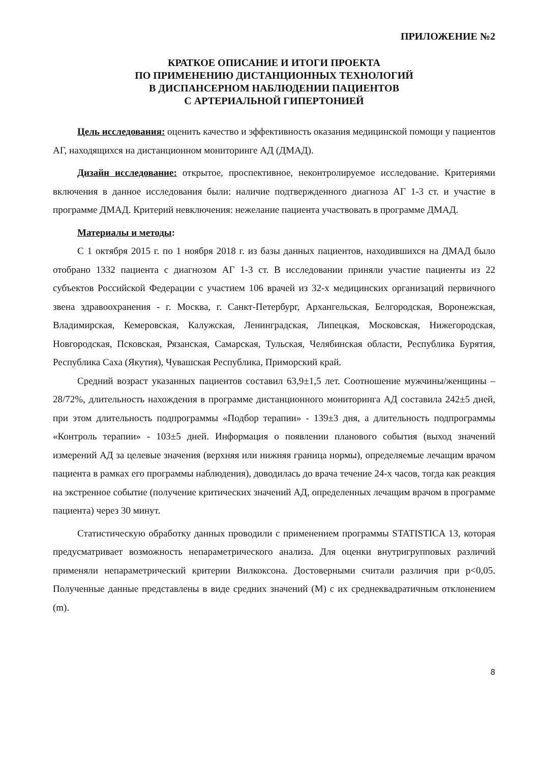ПРИЛОЖЕНИЕ №2
КРАТКОЕ ОПИСАНИЕ И ИТОГИ ПРОЕКТА
ПО ПРИМЕНЕНИЮ ДИСТАНЦИОННЫХ ТЕХНОЛОГИЙ
В ДИСПАНСЕРНОМ НАБЛЮДЕНИИ ПАЦИЕНТОВ
С АРТЕРИАЛЬНОЙ ГИПЕРТОНИЕЙ
Цель исследования: оценить качество и эффективность оказания медицинской помощи у пациентов АГ, находящихся на дистанционном мониторинге АД (ДМАД).
Дизайн исследование: открытое, проспективное, неконтролируемое исследование. Критериями включения в данное исследования были: наличие подтвержденного диагноза АГ 1-3 ст. и участие в программе ДМАД. Критерий невключения: нежелание пациента участвовать в программе ДМАД.
Материалы и методы:
С 1 октября 2015 г. по 1 ноября 2018 г. из базы данных пациентов, находившихся на ДМАД было отобрано 1332 пациента с диагнозом АГ 1-3 ст. В исследовании приняли участие пациенты из 22 субъектов Российской Федерации с участием 106 врачей из 32-х медицинских организаций первичного звена здравоохранения - г. Москва, г. Санкт-Петербург, Архангельская, Белгородская, Воронежская, Владимирская, Кемеровская, Калужская, Ленинградская, Липецкая, Московская, Нижегородская, Новгородская, Псковская, Рязанская, Самарская, Тульская, Челябинская области, Республика Бурятия, Республика Саха (Якутия), Чувашская Республика, Приморский край.
Средний возраст указанных пациентов составил 63,9±1,5 лет. Соотношение мужчины/женщины – 28/72%, длительность нахождения в программе дистанционного мониторинга АД составила 242±5 дней, при этом длительность подпрограммы «Подбор терапии» - 139±3 дня, а длительность подпрограммы «Контроль терапии» - 103±5 дней. Информация о появлении планового события (выход значений измерений АД за целевые значения (верхняя или нижняя граница нормы), определяемые лечащим врачом пациента в рамках его программы наблюдения), доводилась до врача течение 24-х часов, тогда как реакция на экстренное событие (получение критических значений АД, определенных лечащим врачом в программе пациента) через 30 минут.
Статистическую обработку данных проводили с применением программы STATISTICA 13, которая предусматривает возможность непараметрического анализа. Для оценки внутригрупповых различий применяли непараметрический критерии Вилкоксона. Достоверными считали различия при p<0,05. Полученные данные представлены в виде средних значений (M) с их среднеквадратичным отклонением (m).
8